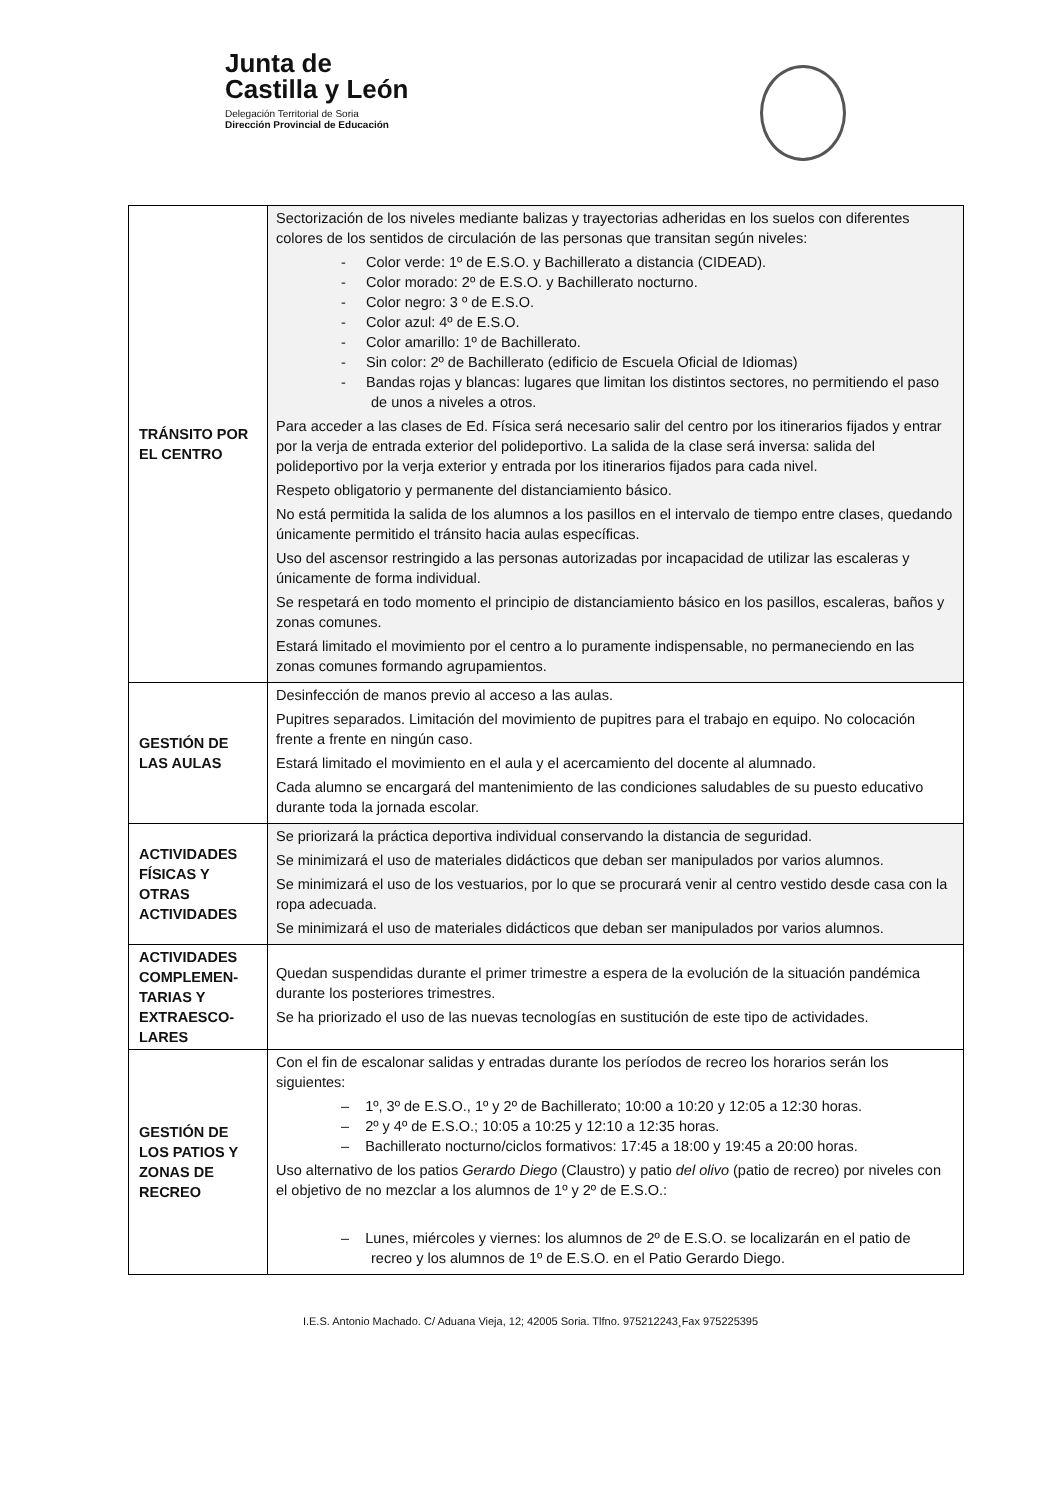Junta de
Castilla y León
Delegación Territorial de Soria
Dirección Provincial de Educación
| TRÁNSITO POR EL CENTRO | Sectorización de los niveles mediante balizas y trayectorias adheridas en los suelos con diferentes colores de los sentidos de circulación de las personas que transitan según niveles: - Color verde: 1º de E.S.O. y Bachillerato a distancia (CIDEAD). - Color morado: 2º de E.S.O. y Bachillerato nocturno. - Color negro: 3 º de E.S.O. - Color azul: 4º de E.S.O. - Color amarillo: 1º de Bachillerato. - Sin color: 2º de Bachillerato (edificio de Escuela Oficial de Idiomas) - Bandas rojas y blancas: lugares que limitan los distintos sectores, no permitiendo el paso de unos a niveles a otros. Para acceder a las clases de Ed. Física será necesario salir del centro por los itinerarios fijados y entrar por la verja de entrada exterior del polideportivo. La salida de la clase será inversa: salida del polideportivo por la verja exterior y entrada por los itinerarios fijados para cada nivel. Respeto obligatorio y permanente del distanciamiento básico. No está permitida la salida de los alumnos a los pasillos en el intervalo de tiempo entre clases, quedando únicamente permitido el tránsito hacia aulas específicas. Uso del ascensor restringido a las personas autorizadas por incapacidad de utilizar las escaleras y únicamente de forma individual. Se respetará en todo momento el principio de distanciamiento básico en los pasillos, escaleras, baños y zonas comunes. Estará limitado el movimiento por el centro a lo puramente indispensable, no permaneciendo en las zonas comunes formando agrupamientos. |
| GESTIÓN DE LAS AULAS | Desinfección de manos previo al acceso a las aulas. Pupitres separados. Limitación del movimiento de pupitres para el trabajo en equipo. No colocación frente a frente en ningún caso. Estará limitado el movimiento en el aula y el acercamiento del docente al alumnado. Cada alumno se encargará del mantenimiento de las condiciones saludables de su puesto educativo durante toda la jornada escolar. |
| ACTIVIDADES FÍSICAS Y OTRAS ACTIVIDADES | Se priorizará la práctica deportiva individual conservando la distancia de seguridad. Se minimizará el uso de materiales didácticos que deban ser manipulados por varios alumnos. Se minimizará el uso de los vestuarios, por lo que se procurará venir al centro vestido desde casa con la ropa adecuada. Se minimizará el uso de materiales didácticos que deban ser manipulados por varios alumnos. |
| ACTIVIDADES COMPLEMEN-TARIAS Y EXTRAESCO-LARES | Quedan suspendidas durante el primer trimestre a espera de la evolución de la situación pandémica durante los posteriores trimestres. Se ha priorizado el uso de las nuevas tecnologías en sustitución de este tipo de actividades. |
| GESTIÓN DE LOS PATIOS Y ZONAS DE RECREO | Con el fin de escalonar salidas y entradas durante los períodos de recreo los horarios serán los siguientes: – 1º, 3º de E.S.O., 1º y 2º de Bachillerato; 10:00 a 10:20 y 12:05 a 12:30 horas. – 2º y 4º de E.S.O.; 10:05 a 10:25 y 12:10 a 12:35 horas. – Bachillerato nocturno/ciclos formativos: 17:45 a 18:00 y 19:45 a 20:00 horas. Uso alternativo de los patios Gerardo Diego (Claustro) y patio del olivo (patio de recreo) por niveles con el objetivo de no mezclar a los alumnos de 1º y 2º de E.S.O.: – Lunes, miércoles y viernes: los alumnos de 2º de E.S.O. se localizarán en el patio de recreo y los alumnos de 1º de E.S.O. en el Patio Gerardo Diego. |
I.E.S. Antonio Machado. C/ Aduana Vieja, 12; 42005 Soria. Tlfno. 975212243¸Fax 975225395